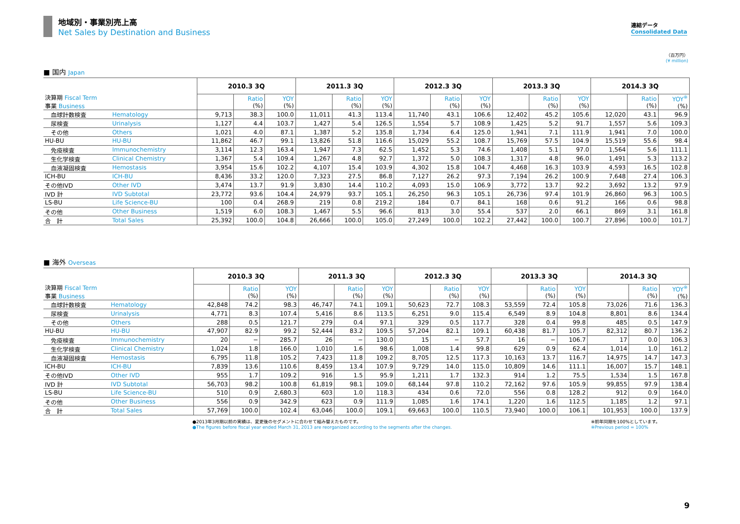地域別・事業別売上高
Net Sales by Destination and Business
連結データ
Consolidated Data
（百万円）
(¥ million)
■ 国内 Japan
| 決算期 Fiscal Term 事業 Business | | 2010.3 3Q | | | 2011.3 3Q | | | 2012.3 3Q | | | 2013.3 3Q | | | 2014.3 3Q | | |
| | | | Ratio (%) | YOY (%) | | Ratio (%) | YOY (%) | | Ratio (%) | YOY (%) | | Ratio (%) | YOY (%) | | Ratio (%) | YOY<sup>※</sup> (%) |
| 血球計数検査 | Hematology | 9,713 | 38.3 | 100.0 | 11,011 | 41.3 | 113.4 | 11,740 | 43.1 | 106.6 | 12,402 | 45.2 | 105.6 | 12,020 | 43.1 | 96.9 |
| 尿検査 | Urinalysis | 1,127 | 4.4 | 103.7 | 1,427 | 5.4 | 126.5 | 1,554 | 5.7 | 108.9 | 1,425 | 5.2 | 91.7 | 1,557 | 5.6 | 109.3 |
| その他 | Others | 1,021 | 4.0 | 87.1 | 1,387 | 5.2 | 135.8 | 1,734 | 6.4 | 125.0 | 1,941 | 7.1 | 111.9 | 1,941 | 7.0 | 100.0 |
| HU-BU | HU-BU | 11,862 | 46.7 | 99.1 | 13,826 | 51.8 | 116.6 | 15,029 | 55.2 | 108.7 | 15,769 | 57.5 | 104.9 | 15,519 | 55.6 | 98.4 |
| 免疫検査 | Immunochemistry | 3,114 | 12.3 | 163.4 | 1,947 | 7.3 | 62.5 | 1,452 | 5.3 | 74.6 | 1,408 | 5.1 | 97.0 | 1,564 | 5.6 | 111.1 |
| 生化学検査 | Clinical Chemistry | 1,367 | 5.4 | 109.4 | 1,267 | 4.8 | 92.7 | 1,372 | 5.0 | 108.3 | 1,317 | 4.8 | 96.0 | 1,491 | 5.3 | 113.2 |
| 血液凝固検査 | Hemostasis | 3,954 | 15.6 | 102.2 | 4,107 | 15.4 | 103.9 | 4,302 | 15.8 | 104.7 | 4,468 | 16.3 | 103.9 | 4,593 | 16.5 | 102.8 |
| ICH-BU | ICH-BU | 8,436 | 33.2 | 120.0 | 7,323 | 27.5 | 86.8 | 7,127 | 26.2 | 97.3 | 7,194 | 26.2 | 100.9 | 7,648 | 27.4 | 106.3 |
| その他IVD | Other IVD | 3,474 | 13.7 | 91.9 | 3,830 | 14.4 | 110.2 | 4,093 | 15.0 | 106.9 | 3,772 | 13.7 | 92.2 | 3,692 | 13.2 | 97.9 |
| IVD 計 | IVD Subtotal | 23,772 | 93.6 | 104.4 | 24,979 | 93.7 | 105.1 | 26,250 | 96.3 | 105.1 | 26,736 | 97.4 | 101.9 | 26,860 | 96.3 | 100.5 |
| LS-BU | Life Science-BU | 100 | 0.4 | 268.9 | 219 | 0.8 | 219.2 | 184 | 0.7 | 84.1 | 168 | 0.6 | 91.2 | 166 | 0.6 | 98.8 |
| その他 | Other Business | 1,519 | 6.0 | 108.3 | 1,467 | 5.5 | 96.6 | 813 | 3.0 | 55.4 | 537 | 2.0 | 66.1 | 869 | 3.1 | 161.8 |
| 合 計 | Total Sales | 25,392 | 100.0 | 104.8 | 26,666 | 100.0 | 105.0 | 27,249 | 100.0 | 102.2 | 27,442 | 100.0 | 100.7 | 27,896 | 100.0 | 101.7 |
■ 海外 Overseas
| 決算期 Fiscal Term 事業 Business | | 2010.3 3Q | | | 2011.3 3Q | | | 2012.3 3Q | | | 2013.3 3Q | | | 2014.3 3Q | | |
| | | | Ratio (%) | YOY (%) | | Ratio (%) | YOY (%) | | Ratio (%) | YOY (%) | | Ratio (%) | YOY (%) | | Ratio (%) | YOY<sup>※</sup> (%) |
| 血球計数検査 | Hematology | 42,848 | 74.2 | 98.3 | 46,747 | 74.1 | 109.1 | 50,623 | 72.7 | 108.3 | 53,559 | 72.4 | 105.8 | 73,026 | 71.6 | 136.3 |
| 尿検査 | Urinalysis | 4,771 | 8.3 | 107.4 | 5,416 | 8.6 | 113.5 | 6,251 | 9.0 | 115.4 | 6,549 | 8.9 | 104.8 | 8,801 | 8.6 | 134.4 |
| その他 | Others | 288 | 0.5 | 121.7 | 279 | 0.4 | 97.1 | 329 | 0.5 | 117.7 | 328 | 0.4 | 99.8 | 485 | 0.5 | 147.9 |
| HU-BU | HU-BU | 47,907 | 82.9 | 99.2 | 52,444 | 83.2 | 109.5 | 57,204 | 82.1 | 109.1 | 60,438 | 81.7 | 105.7 | 82,312 | 80.7 | 136.2 |
| 免疫検査 | Immunochemistry | 20 | − | 285.7 | 26 | − | 130.0 | 15 | − | 57.7 | 16 | − | 106.7 | 17 | 0.0 | 106.3 |
| 生化学検査 | Clinical Chemistry | 1,024 | 1.8 | 166.0 | 1,010 | 1.6 | 98.6 | 1,008 | 1.4 | 99.8 | 629 | 0.9 | 62.4 | 1,014 | 1.0 | 161.2 |
| 血液凝固検査 | Hemostasis | 6,795 | 11.8 | 105.2 | 7,423 | 11.8 | 109.2 | 8,705 | 12.5 | 117.3 | 10,163 | 13.7 | 116.7 | 14,975 | 14.7 | 147.3 |
| ICH-BU | ICH-BU | 7,839 | 13.6 | 110.6 | 8,459 | 13.4 | 107.9 | 9,729 | 14.0 | 115.0 | 10,809 | 14.6 | 111.1 | 16,007 | 15.7 | 148.1 |
| その他IVD | Other IVD | 955 | 1.7 | 109.2 | 916 | 1.5 | 95.9 | 1,211 | 1.7 | 132.3 | 914 | 1.2 | 75.5 | 1,534 | 1.5 | 167.8 |
| IVD 計 | IVD Subtotal | 56,703 | 98.2 | 100.8 | 61,819 | 98.1 | 109.0 | 68,144 | 97.8 | 110.2 | 72,162 | 97.6 | 105.9 | 99,855 | 97.9 | 138.4 |
| LS-BU | Life Science-BU | 510 | 0.9 | 2,680.3 | 603 | 1.0 | 118.3 | 434 | 0.6 | 72.0 | 556 | 0.8 | 128.2 | 912 | 0.9 | 164.0 |
| その他 | Other Business | 556 | 0.9 | 342.9 | 623 | 0.9 | 111.9 | 1,085 | 1.6 | 174.1 | 1,220 | 1.6 | 112.5 | 1,185 | 1.2 | 97.1 |
| 合 計 | Total Sales | 57,769 | 100.0 | 102.4 | 63,046 | 100.0 | 109.1 | 69,663 | 100.0 | 110.5 | 73,940 | 100.0 | 106.1 | 101,953 | 100.0 | 137.9 |
●2013年3月期以前の実績は、変更後のセグメントに合わせて組み替えたものです。
●The figures before fiscal year ended March 31, 2013 are reorganized according to the segments after the changes.
※前年同期を100%としています。
※Previous period = 100%
9